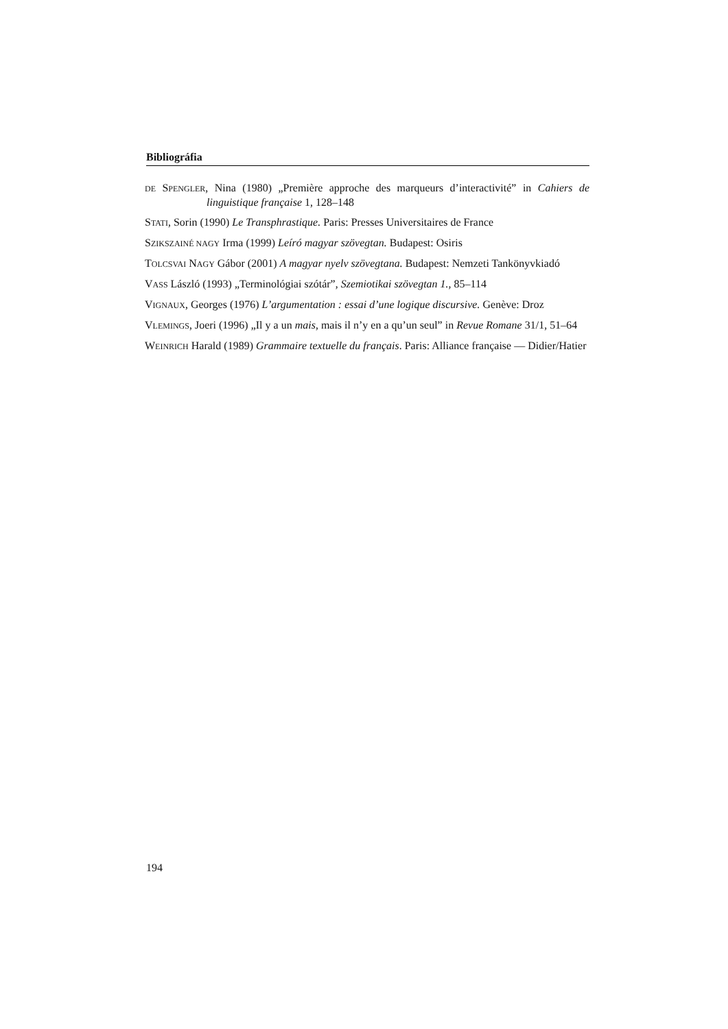Bibliográfia
DE SPENGLER, Nina (1980) „Première approche des marqueurs d’interactivité” in Cahiers de linguistique française 1, 128–148
STATI, Sorin (1990) Le Transphrastique. Paris: Presses Universitaires de France
SZIKSZAINÉ NAGY Irma (1999) Leíró magyar szövegtan. Budapest: Osiris
TOLCSVAI NAGY Gábor (2001) A magyar nyelv szövegtana. Budapest: Nemzeti Tankönyvkiadó
VASS László (1993) „Terminológiai szótár”, Szemiotikai szövegtan 1., 85–114
VIGNAUX, Georges (1976) L’argumentation : essai d’une logique discursive. Genève: Droz
VLEMINGS, Joeri (1996) „Il y a un mais, mais il n’y en a qu’un seul” in Revue Romane 31/1, 51–64
WEINRICH Harald (1989) Grammaire textuelle du français. Paris: Alliance française — Didier/Hatier
194